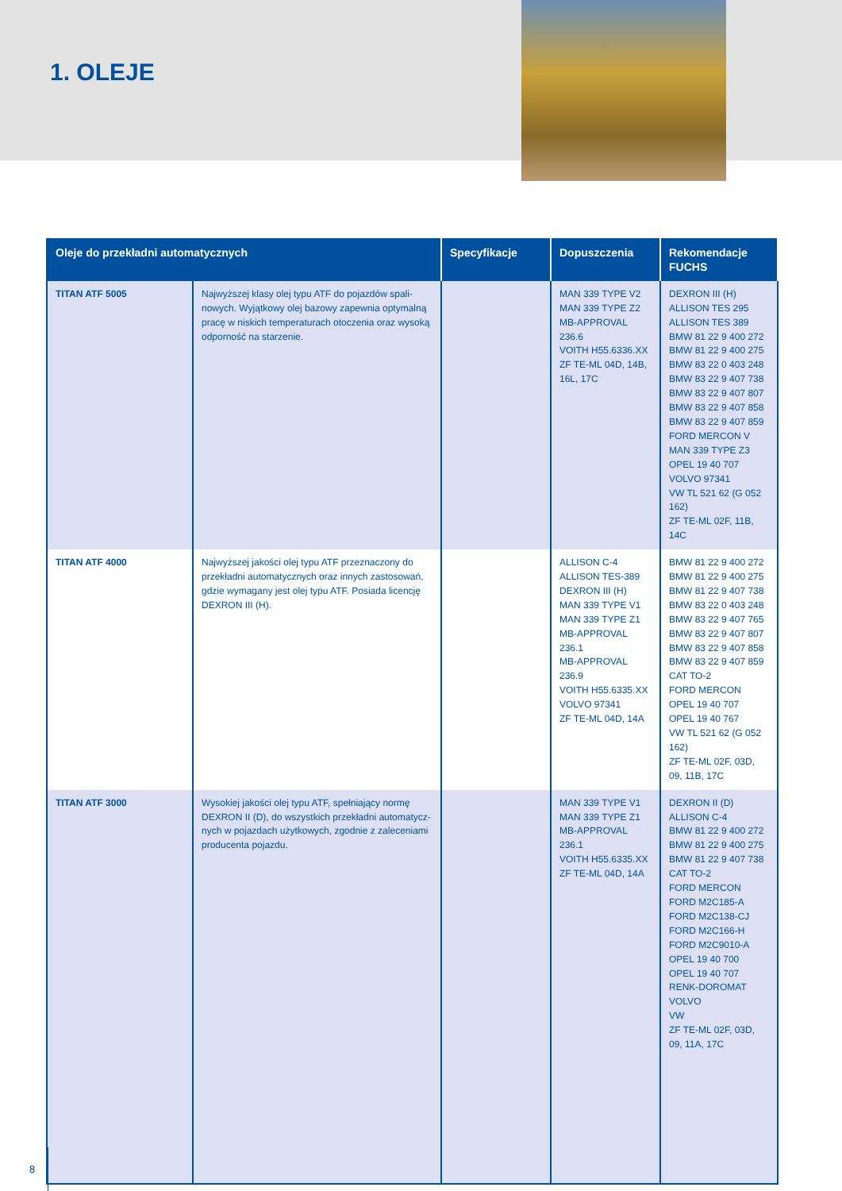1. OLEJE
| Oleje do przekładni automatycznych | | Specyfikacje | Dopuszczenia | Rekomendacje FUCHS |
| --- | --- | --- | --- | --- |
| TITAN ATF 5005 | Najwyższej klasy olej typu ATF do pojazdów spali-nowych. Wyjątkowy olej bazowy zapewnia optymalną pracę w niskich temperaturach otoczenia oraz wysoką odporność na starzenie. | | MAN 339 TYPE V2 MAN 339 TYPE Z2 MB-APPROVAL 236.6 VOITH H55.6336.XX ZF TE-ML 04D, 14B, 16L, 17C | DEXRON III (H) ALLISON TES 295 ALLISON TES 389 BMW 81 22 9 400 272 BMW 81 22 9 400 275 BMW 83 22 0 403 248 BMW 83 22 9 407 738 BMW 83 22 9 407 807 BMW 83 22 9 407 858 BMW 83 22 9 407 859 FORD MERCON V MAN 339 TYPE Z3 OPEL 19 40 707 VOLVO 97341 VW TL 521 62 (G 052 162) ZF TE-ML 02F, 11B, 14C |
| TITAN ATF 4000 | Najwyższej jakości olej typu ATF przeznaczony do przekładni automatycznych oraz innych zastosowań, gdzie wymagany jest olej typu ATF. Posiada licencję DEXRON III (H). | | ALLISON C-4 ALLISON TES-389 DEXRON III (H) MAN 339 TYPE V1 MAN 339 TYPE Z1 MB-APPROVAL 236.1 MB-APPROVAL 236.9 VOITH H55.6335.XX VOLVO 97341 ZF TE-ML 04D, 14A | BMW 81 22 9 400 272 BMW 81 22 9 400 275 BMW 81 22 9 407 738 BMW 83 22 0 403 248 BMW 83 22 9 407 765 BMW 83 22 9 407 807 BMW 83 22 9 407 858 BMW 83 22 9 407 859 CAT TO-2 FORD MERCON OPEL 19 40 707 OPEL 19 40 767 VW TL 521 62 (G 052 162) ZF TE-ML 02F, 03D, 09, 11B, 17C |
| TITAN ATF 3000 | Wysokiej jakości olej typu ATF, spełniający normę DEXRON II (D), do wszystkich przekładni automatycz-nych w pojazdach użytkowych, zgodnie z zaleceniami producenta pojazdu. | | MAN 339 TYPE V1 MAN 339 TYPE Z1 MB-APPROVAL 236.1 VOITH H55.6335.XX ZF TE-ML 04D, 14A | DEXRON II (D) ALLISON C-4 BMW 81 22 9 400 272 BMW 81 22 9 400 275 BMW 81 22 9 407 738 CAT TO-2 FORD MERCON FORD M2C185-A FORD M2C138-CJ FORD M2C166-H FORD M2C9010-A OPEL 19 40 700 OPEL 19 40 707 RENK-DOROMAT VOLVO VW ZF TE-ML 02F, 03D, 09, 11A, 17C |
8